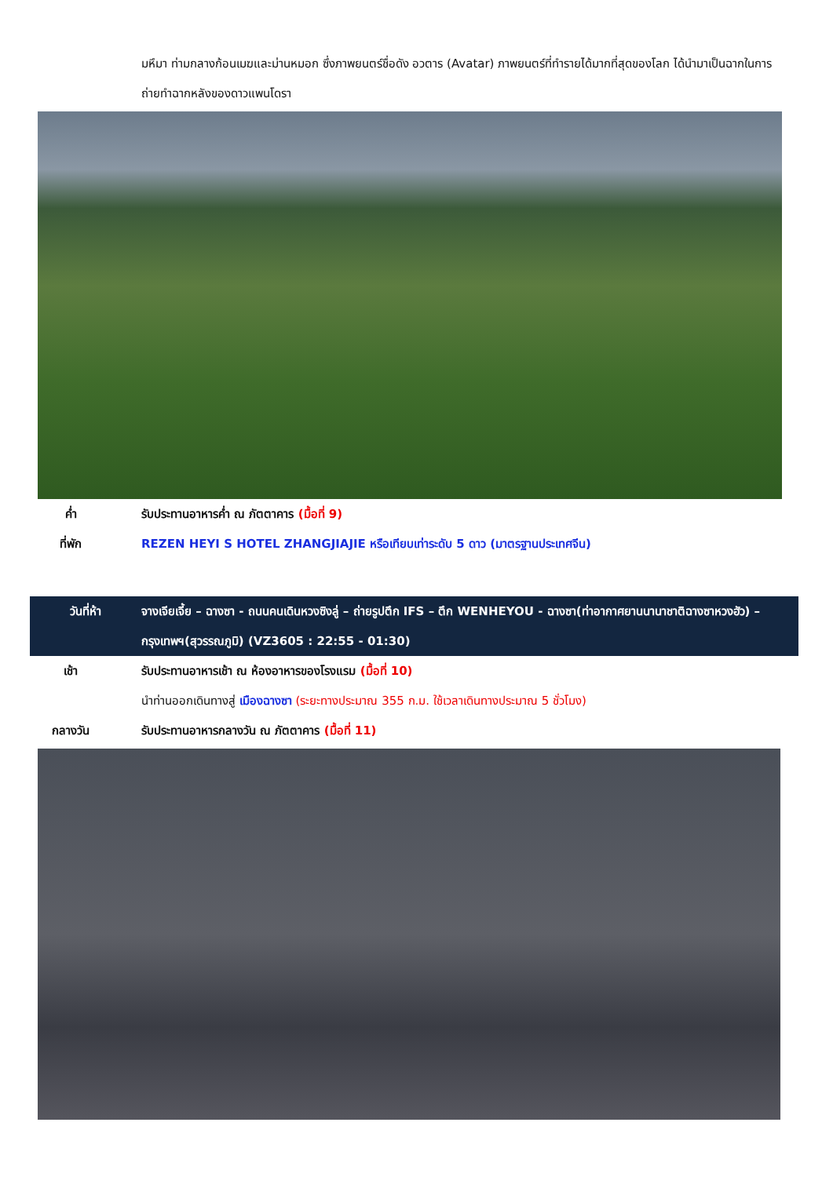มหึมา ท่ามกลางก้อนเมฆและม่านหมอก ซึ่งภาพยนตร์ชื่อดัง อวตาร (Avatar) ภาพยนตร์ที่ทำรายได้มากที่สุดของโลก ได้นำมาเป็นฉากในการถ่ายทำฉากหลังของดาวแพนโดรา
ค่ำ รับประทานอาหารค่ำ ณ ภัตตาคาร (มื้อที่ 9)
ที่พัก REZEN HEYI S HOTEL ZHANGJIAJIE หรือเทียบเท่าระดับ 5 ดาว (มาตรฐานประเทศจีน)
วันที่ห้า จางเจียเจี้ย – ฉางซา - ถนนคนเดินหวงซิงลู่ – ถ่ายรูปตึก IFS – ตึก WENHEYOU - ฉางซา(ท่าอากาศยานนานาชาติฉางซาหวงฮัว) – กรุงเทพฯ(สุวรรณภูมิ) (VZ3605 : 22:55 - 01:30)
เช้า รับประทานอาหารเช้า ณ ห้องอาหารของโรงแรม (มื้อที่ 10)
นำท่านออกเดินทางสู่ เมืองฉางซา (ระยะทางประมาณ 355 ก.ม. ใช้เวลาเดินทางประมาณ 5 ชั่วโมง)
กลางวัน รับประทานอาหารกลางวัน ณ ภัตตาคาร (มื้อที่ 11)